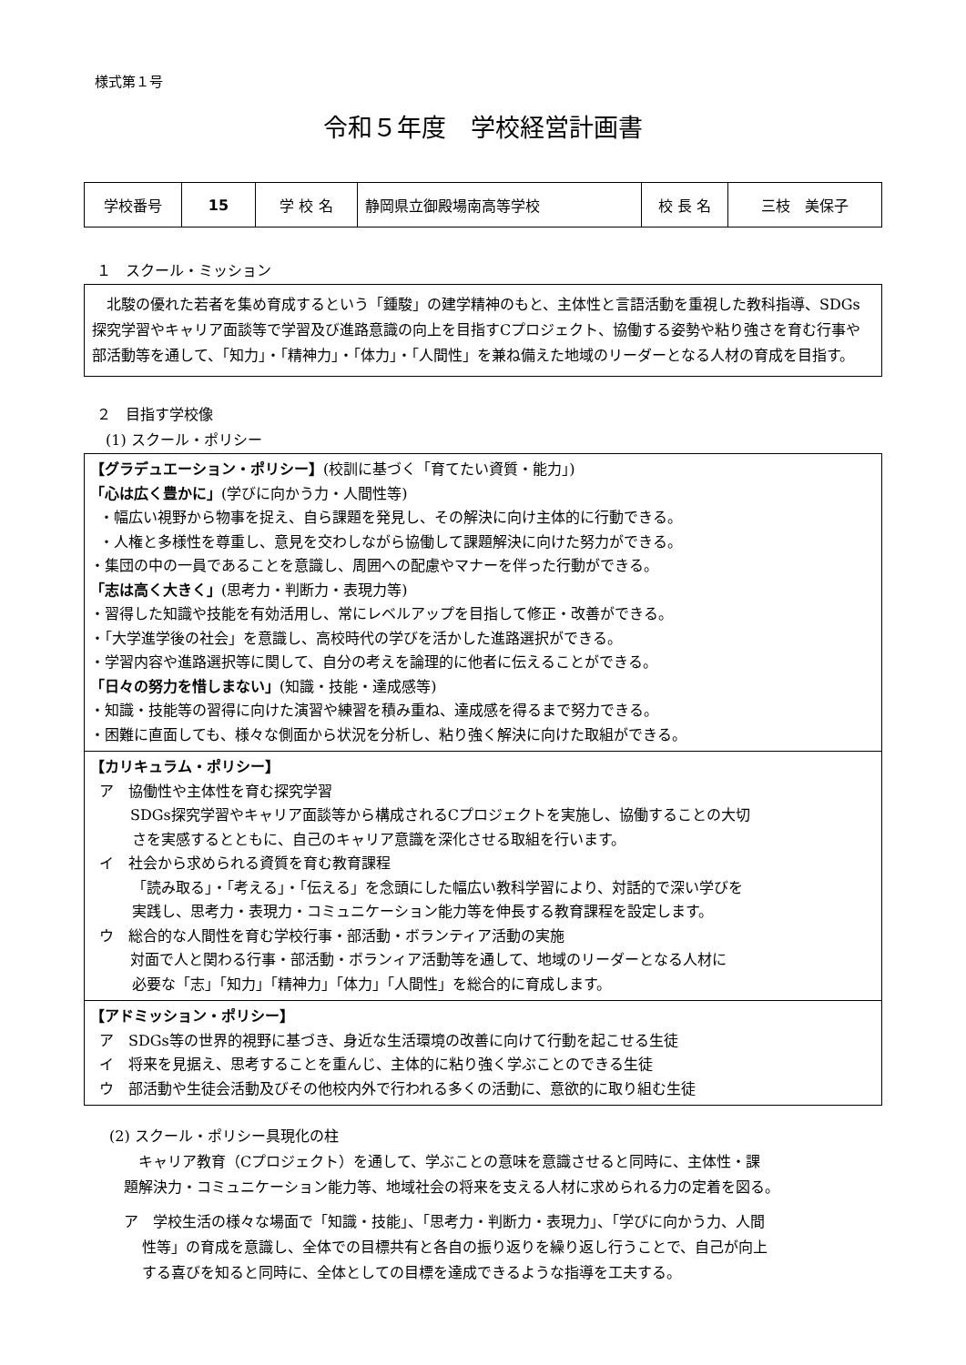様式第１号
令和５年度　学校経営計画書
| 学校番号 | 15 | 学 校 名 | 静岡県立御殿場南高等学校 | 校 長 名 | 三枝 美保子 |
１　スクール・ミッション
　北駿の優れた若者を集め育成するという「鍾駿」の建学精神のもと、主体性と言語活動を重視した教科指導、SDGs探究学習やキャリア面談等で学習及び進路意識の向上を目指すCプロジェクト、協働する姿勢や粘り強さを育む行事や部活動等を通して、「知力」・「精神力」・「体力」・「人間性」を兼ね備えた地域のリーダーとなる人材の育成を目指す。
２　目指す学校像
(1) スクール・ポリシー
【グラデュエーション・ポリシー】(校訓に基づく「育てたい資質・能力」)
「心は広く豊かに」(学びに向かう力・人間性等)
・幅広い視野から物事を捉え、自ら課題を発見し、その解決に向け主体的に行動できる。
・人権と多様性を尊重し、意見を交わしながら協働して課題解決に向けた努力ができる。
・集団の中の一員であることを意識し、周囲への配慮やマナーを伴った行動ができる。
「志は高く大きく」(思考力・判断力・表現力等)
・習得した知識や技能を有効活用し、常にレベルアップを目指して修正・改善ができる。
・「大学進学後の社会」を意識し、高校時代の学びを活かした進路選択ができる。
・学習内容や進路選択等に関して、自分の考えを論理的に他者に伝えることができる。
「日々の努力を惜しまない」(知識・技能・達成感等)
・知識・技能等の習得に向けた演習や練習を積み重ね、達成感を得るまで努力できる。
・困難に直面しても、様々な側面から状況を分析し、粘り強く解決に向けた取組ができる。
【カリキュラム・ポリシー】
ア　協働性や主体性を育む探究学習
SDGs探究学習やキャリア面談等から構成されるCプロジェクトを実施し、協働することの大切
さを実感するとともに、自己のキャリア意識を深化させる取組を行います。
イ　社会から求められる資質を育む教育課程
「読み取る」・「考える」・「伝える」を念頭にした幅広い教科学習により、対話的で深い学びを
実践し、思考力・表現力・コミュニケーション能力等を伸長する教育課程を設定します。
ウ　総合的な人間性を育む学校行事・部活動・ボランティア活動の実施
対面で人と関わる行事・部活動・ボランィア活動等を通して、地域のリーダーとなる人材に
必要な「志」「知力」「精神力」「体力」「人間性」を総合的に育成します。
【アドミッション・ポリシー】
ア　SDGs等の世界的視野に基づき、身近な生活環境の改善に向けて行動を起こせる生徒
イ　将来を見据え、思考することを重んじ、主体的に粘り強く学ぶことのできる生徒
ウ　部活動や生徒会活動及びその他校内外で行われる多くの活動に、意欲的に取り組む生徒
(2) スクール・ポリシー具現化の柱
キャリア教育（Cプロジェクト）を通して、学ぶことの意味を意識させると同時に、主体性・課
題解決力・コミュニケーション能力等、地域社会の将来を支える人材に求められる力の定着を図る。
ア　学校生活の様々な場面で「知識・技能」、「思考力・判断力・表現力」、「学びに向かう力、人間
性等」の育成を意識し、全体での目標共有と各自の振り返りを繰り返し行うことで、自己が向上
する喜びを知ると同時に、全体としての目標を達成できるような指導を工夫する。